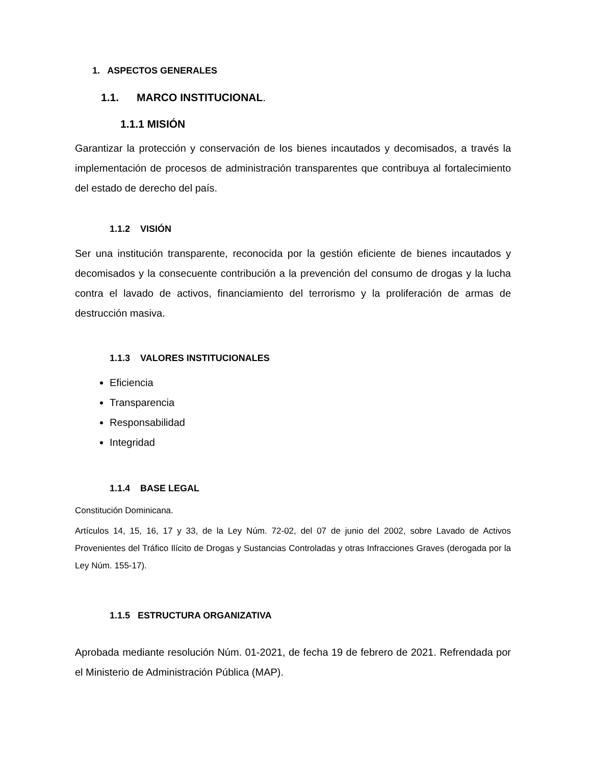1. ASPECTOS GENERALES
1.1. MARCO INSTITUCIONAL.
1.1.1 MISIÓN
Garantizar la protección y conservación de los bienes incautados y decomisados, a través la implementación de procesos de administración transparentes que contribuya al fortalecimiento del estado de derecho del país.
1.1.2 VISIÓN
Ser una institución transparente, reconocida por la gestión eficiente de bienes incautados y decomisados y la consecuente contribución a la prevención del consumo de drogas y la lucha contra el lavado de activos, financiamiento del terrorismo y la proliferación de armas de destrucción masiva.
1.1.3 VALORES INSTITUCIONALES
Eficiencia
Transparencia
Responsabilidad
Integridad
1.1.4 BASE LEGAL
Constitución Dominicana.
Artículos 14, 15, 16, 17 y 33, de la Ley Núm. 72-02, del 07 de junio del 2002, sobre Lavado de Activos Provenientes del Tráfico Ilícito de Drogas y Sustancias Controladas y otras Infracciones Graves (derogada por la Ley Núm. 155-17).
1.1.5 ESTRUCTURA ORGANIZATIVA
Aprobada mediante resolución Núm. 01-2021, de fecha 19 de febrero de 2021. Refrendada por el Ministerio de Administración Pública (MAP).